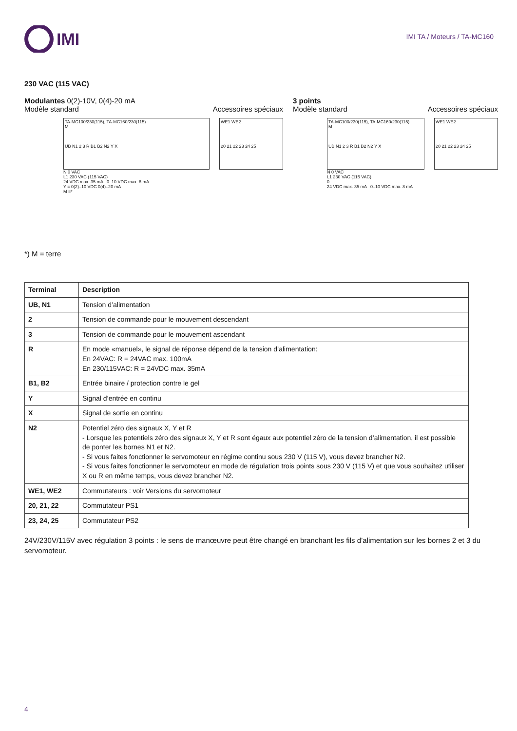IMI
IMI TA / Moteurs / TA-MC160
230 VAC (115 VAC)
Modulantes 0(2)-10V, 0(4)-20 mA
Modèle standard Accessoires spéciaux
TA-MC100/230(115), TA-MC160/230(115)
M
UB N1 2 3 R B1 B2 N2 Y X
N 0 VAC
L1 230 VAC (115 VAC)
24 VDC max. 35 mA 0..10 VDC max. 8 mA
Y = 0(2)..10 VDC 0(4)..20 mA
M =*
WE1 WE2
20 21 22 23 24 25
*) M = terre
3 points
Modèle standard Accessoires spéciaux
TA-MC100/230(115), TA-MC160/230(115)
M
UB N1 2 3 R B1 B2 N2 Y X
N 0 VAC
L1 230 VAC (115 VAC)
0
24 VDC max. 35 mA 0..10 VDC max. 8 mA
WE1 WE2
20 21 22 23 24 25
| Terminal | Description |
| --- | --- |
| UB, N1 | Tension d’alimentation |
| 2 | Tension de commande pour le mouvement descendant |
| 3 | Tension de commande pour le mouvement ascendant |
| R | En mode «manuel», le signal de réponse dépend de la tension d’alimentation: En 24VAC: R = 24VAC max. 100mA En 230/115VAC: R = 24VDC max. 35mA |
| B1, B2 | Entrée binaire / protection contre le gel |
| Y | Signal d’entrée en continu |
| X | Signal de sortie en continu |
| N2 | Potentiel zéro des signaux X, Y et R - Lorsque les potentiels zéro des signaux X, Y et R sont égaux aux potentiel zéro de la tension d’alimentation, il est possible de ponter les bornes N1 et N2. - Si vous faites fonctionner le servomoteur en régime continu sous 230 V (115 V), vous devez brancher N2. - Si vous faites fonctionner le servomoteur en mode de régulation trois points sous 230 V (115 V) et que vous souhaitez utiliser X ou R en même temps, vous devez brancher N2. |
| WE1, WE2 | Commutateurs : voir Versions du servomoteur |
| 20, 21, 22 | Commutateur PS1 |
| 23, 24, 25 | Commutateur PS2 |
24V/230V/115V avec régulation 3 points : le sens de manœuvre peut être changé en branchant les fils d’alimentation sur les bornes 2 et 3 du servomoteur.
4